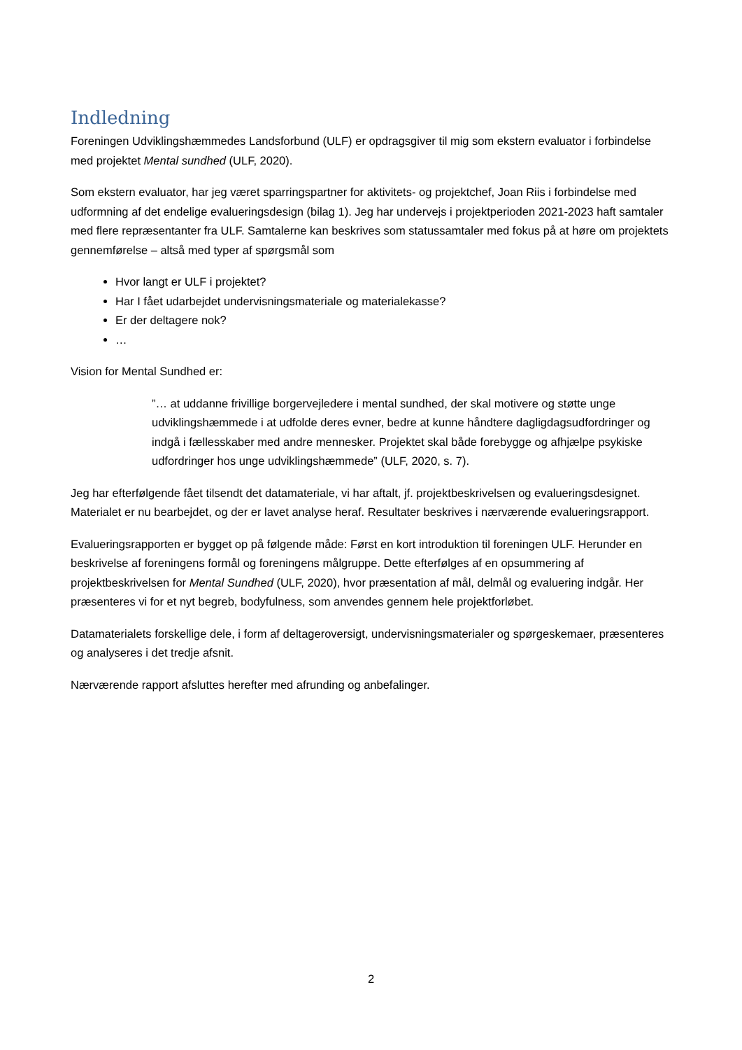Indledning
Foreningen Udviklingshæmmedes Landsforbund (ULF) er opdragsgiver til mig som ekstern evaluator i forbindelse med projektet Mental sundhed (ULF, 2020).
Som ekstern evaluator, har jeg været sparringspartner for aktivitets- og projektchef, Joan Riis i forbindelse med udformning af det endelige evalueringsdesign (bilag 1). Jeg har undervejs i projektperioden 2021-2023 haft samtaler med flere repræsentanter fra ULF. Samtalerne kan beskrives som statussamtaler med fokus på at høre om projektets gennemførelse – altså med typer af spørgsmål som
Hvor langt er ULF i projektet?
Har I fået udarbejdet undervisningsmateriale og materialekasse?
Er der deltagere nok?
…
Vision for Mental Sundhed er:
”… at uddanne frivillige borgervejledere i mental sundhed, der skal motivere og støtte unge udviklingshæmmede i at udfolde deres evner, bedre at kunne håndtere dagligdagsudfordringer og indgå i fællesskaber med andre mennesker. Projektet skal både forebygge og afhjælpe psykiske udfordringer hos unge udviklingshæmmede” (ULF, 2020, s. 7).
Jeg har efterfølgende fået tilsendt det datamateriale, vi har aftalt, jf. projektbeskrivelsen og evalueringsdesignet. Materialet er nu bearbejdet, og der er lavet analyse heraf. Resultater beskrives i nærværende evalueringsrapport.
Evalueringsrapporten er bygget op på følgende måde: Først en kort introduktion til foreningen ULF. Herunder en beskrivelse af foreningens formål og foreningens målgruppe. Dette efterfølges af en opsummering af projektbeskrivelsen for Mental Sundhed (ULF, 2020), hvor præsentation af mål, delmål og evaluering indgår. Her præsenteres vi for et nyt begreb, bodyfulness, som anvendes gennem hele projektforløbet.
Datamaterialets forskellige dele, i form af deltageroversigt, undervisningsmaterialer og spørgeskemaer, præsenteres og analyseres i det tredje afsnit.
Nærværende rapport afsluttes herefter med afrunding og anbefalinger.
2